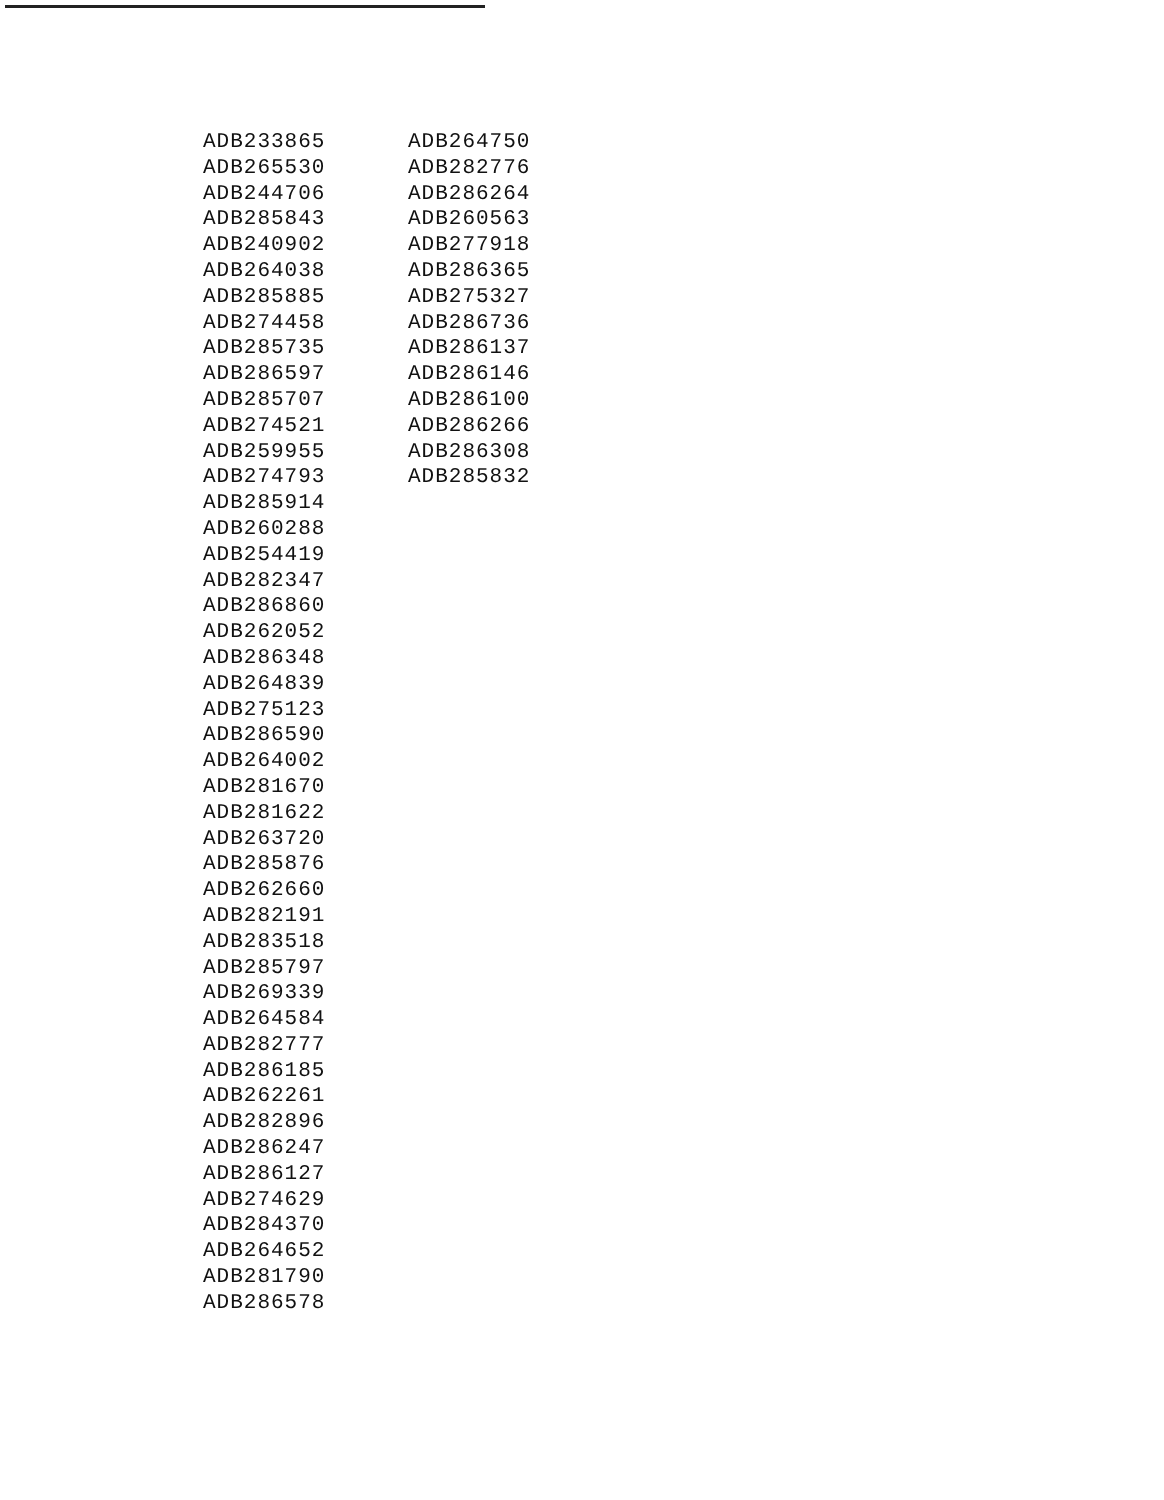ADB233865
ADB265530
ADB244706
ADB285843
ADB240902
ADB264038
ADB285885
ADB274458
ADB285735
ADB286597
ADB285707
ADB274521
ADB259955
ADB274793
ADB285914
ADB260288
ADB254419
ADB282347
ADB286860
ADB262052
ADB286348
ADB264839
ADB275123
ADB286590
ADB264002
ADB281670
ADB281622
ADB263720
ADB285876
ADB262660
ADB282191
ADB283518
ADB285797
ADB269339
ADB264584
ADB282777
ADB286185
ADB262261
ADB282896
ADB286247
ADB286127
ADB274629
ADB284370
ADB264652
ADB281790
ADB286578
ADB264750
ADB282776
ADB286264
ADB260563
ADB277918
ADB286365
ADB275327
ADB286736
ADB286137
ADB286146
ADB286100
ADB286266
ADB286308
ADB285832